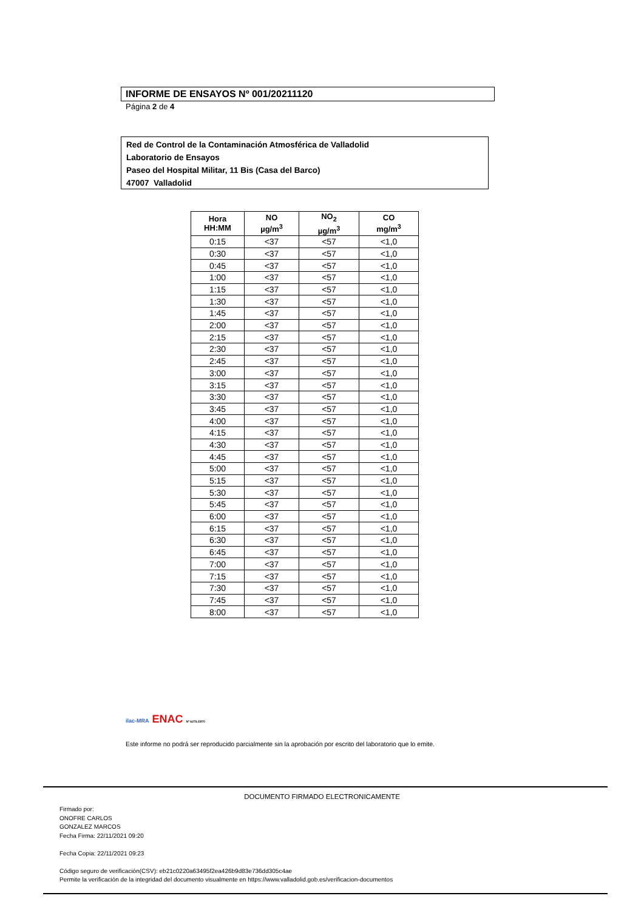INFORME DE ENSAYOS Nº 001/20211120
Página 2 de 4
Red de Control de la Contaminación Atmosférica de Valladolid
Laboratorio de Ensayos
Paseo del Hospital Militar, 11 Bis (Casa del Barco)
47007 Valladolid
| Hora HH:MM | NO µg/m<sup>3</sup> | NO<sub>2</sub> µg/m<sup>3</sup> | CO mg/m<sup>3</sup> |
| --- | --- | --- | --- |
| 0:15 | <37 | <57 | <1,0 |
| 0:30 | <37 | <57 | <1,0 |
| 0:45 | <37 | <57 | <1,0 |
| 1:00 | <37 | <57 | <1,0 |
| 1:15 | <37 | <57 | <1,0 |
| 1:30 | <37 | <57 | <1,0 |
| 1:45 | <37 | <57 | <1,0 |
| 2:00 | <37 | <57 | <1,0 |
| 2:15 | <37 | <57 | <1,0 |
| 2:30 | <37 | <57 | <1,0 |
| 2:45 | <37 | <57 | <1,0 |
| 3:00 | <37 | <57 | <1,0 |
| 3:15 | <37 | <57 | <1,0 |
| 3:30 | <37 | <57 | <1,0 |
| 3:45 | <37 | <57 | <1,0 |
| 4:00 | <37 | <57 | <1,0 |
| 4:15 | <37 | <57 | <1,0 |
| 4:30 | <37 | <57 | <1,0 |
| 4:45 | <37 | <57 | <1,0 |
| 5:00 | <37 | <57 | <1,0 |
| 5:15 | <37 | <57 | <1,0 |
| 5:30 | <37 | <57 | <1,0 |
| 5:45 | <37 | <57 | <1,0 |
| 6:00 | <37 | <57 | <1,0 |
| 6:15 | <37 | <57 | <1,0 |
| 6:30 | <37 | <57 | <1,0 |
| 6:45 | <37 | <57 | <1,0 |
| 7:00 | <37 | <57 | <1,0 |
| 7:15 | <37 | <57 | <1,0 |
| 7:30 | <37 | <57 | <1,0 |
| 7:45 | <37 | <57 | <1,0 |
| 8:00 | <37 | <57 | <1,0 |
ilac-MRA ENAC Nº 627/LE870
Este informe no podrá ser reproducido parcialmente sin la aprobación por escrito del laboratorio que lo emite.
DOCUMENTO FIRMADO ELECTRONICAMENTE
Firmado por:
ONOFRE CARLOS
GONZALEZ MARCOS
Fecha Firma: 22/11/2021 09:20
Fecha Copia: 22/11/2021 09:23
Código seguro de verificación(CSV): eb21c0220a63495f2ea426b9d83e736dd305c4ae
Permite la verificación de la integridad del documento visualmente en https://www.valladolid.gob.es/verificacion-documentos